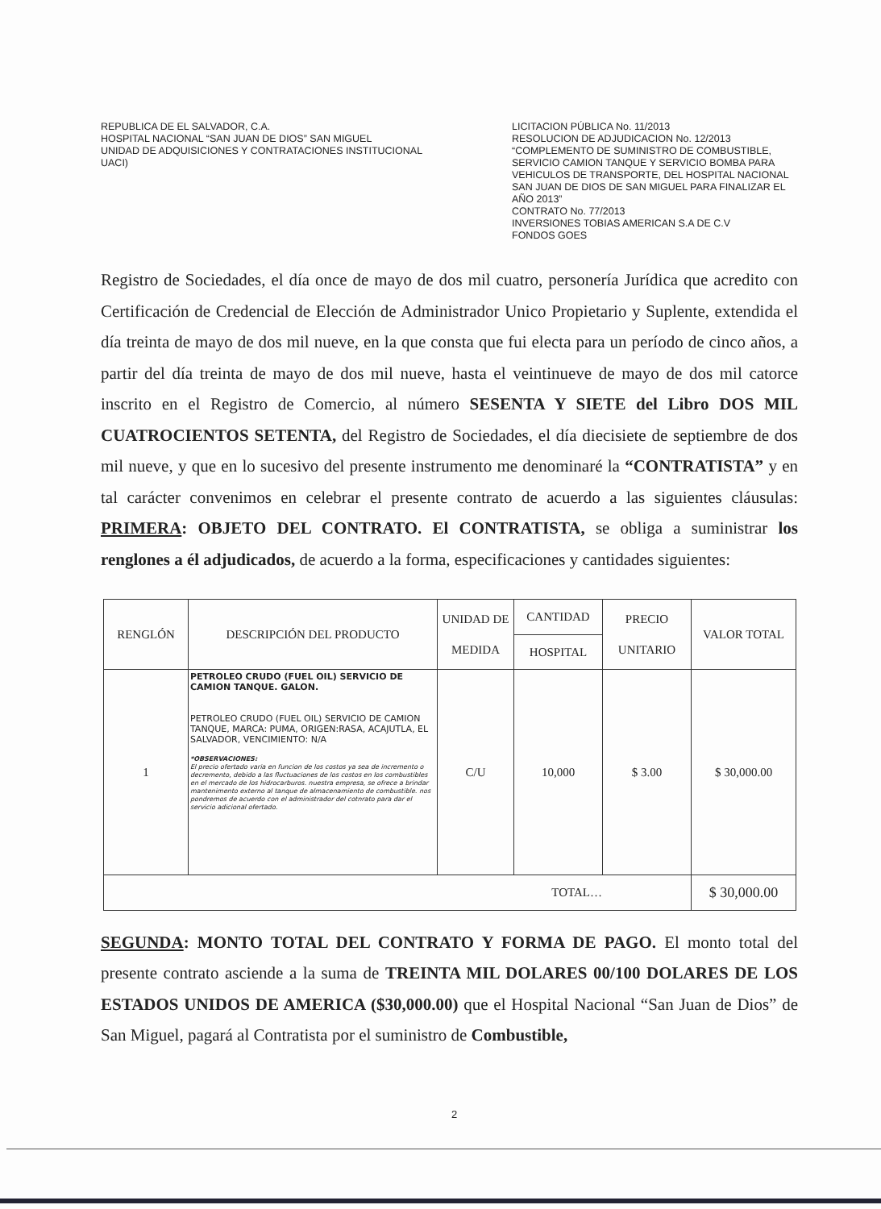REPUBLICA DE EL SALVADOR, C.A.
HOSPITAL NACIONAL “SAN JUAN DE DIOS” SAN MIGUEL
UNIDAD DE ADQUISICIONES Y CONTRATACIONES INSTITUCIONAL
UACI)
LICITACION PÚBLICA No. 11/2013
RESOLUCION DE ADJUDICACION No. 12/2013
“COMPLEMENTO DE SUMINISTRO DE COMBUSTIBLE, SERVICIO CAMION TANQUE Y SERVICIO BOMBA PARA VEHICULOS DE TRANSPORTE, DEL HOSPITAL NACIONAL SAN JUAN DE DIOS DE SAN MIGUEL PARA FINALIZAR EL AÑO 2013”
CONTRATO No. 77/2013
INVERSIONES TOBIAS AMERICAN S.A DE C.V
FONDOS GOES
Registro de Sociedades, el día once de mayo de dos mil cuatro, personería Jurídica que acredito con Certificación de Credencial de Elección de Administrador Unico Propietario y Suplente, extendida el día treinta de mayo de dos mil nueve, en la que consta que fui electa para un período de cinco años, a partir del día treinta de mayo de dos mil nueve, hasta el veintinueve de mayo de dos mil catorce inscrito en el Registro de Comercio, al número SESENTA Y SIETE del Libro DOS MIL CUATROCIENTOS SETENTA, del Registro de Sociedades, el día diecisiete de septiembre de dos mil nueve, y que en lo sucesivo del presente instrumento me denominaré la “CONTRATISTA” y en tal carácter convenimos en celebrar el presente contrato de acuerdo a las siguientes cláusulas: PRIMERA: OBJETO DEL CONTRATO. El CONTRATISTA, se obliga a suministrar los renglones a él adjudicados, de acuerdo a la forma, especificaciones y cantidades siguientes:
| RENGLÓN | DESCRIPCIÓN DEL PRODUCTO | UNIDAD DE MEDIDA | CANTIDAD | PRECIO UNITARIO | VALOR TOTAL |
| --- | --- | --- | --- | --- | --- |
| | | | HOSPITAL | | |
| 1 | PETROLEO CRUDO (FUEL OIL) SERVICIO DE CAMION TANQUE. GALON. PETROLEO CRUDO (FUEL OIL) SERVICIO DE CAMION TANQUE, MARCA: PUMA, ORIGEN:RASA, ACAJUTLA, EL SALVADOR, VENCIMIENTO: N/A *OBSERVACIONES: El precio ofertado varia en funcion de los costos ya sea de incremento o decremento, debido a las fluctuaciones de los costos en los combustibles en el mercado de los hidrocarburos. nuestra empresa, se ofrece a brindar mantenimento externo al tanque de almacenamiento de combustible. nos pondremos de acuerdo con el administrador del cotnrato para dar el servicio adicional ofertado. | C/U | 10,000 | $ 3.00 | $ 30,000.00 |
| TOTAL… | | | | | $ 30,000.00 |
SEGUNDA: MONTO TOTAL DEL CONTRATO Y FORMA DE PAGO. El monto total del presente contrato asciende a la suma de TREINTA MIL DOLARES 00/100 DOLARES DE LOS ESTADOS UNIDOS DE AMERICA ($30,000.00) que el Hospital Nacional “San Juan de Dios” de San Miguel, pagará al Contratista por el suministro de Combustible,
2